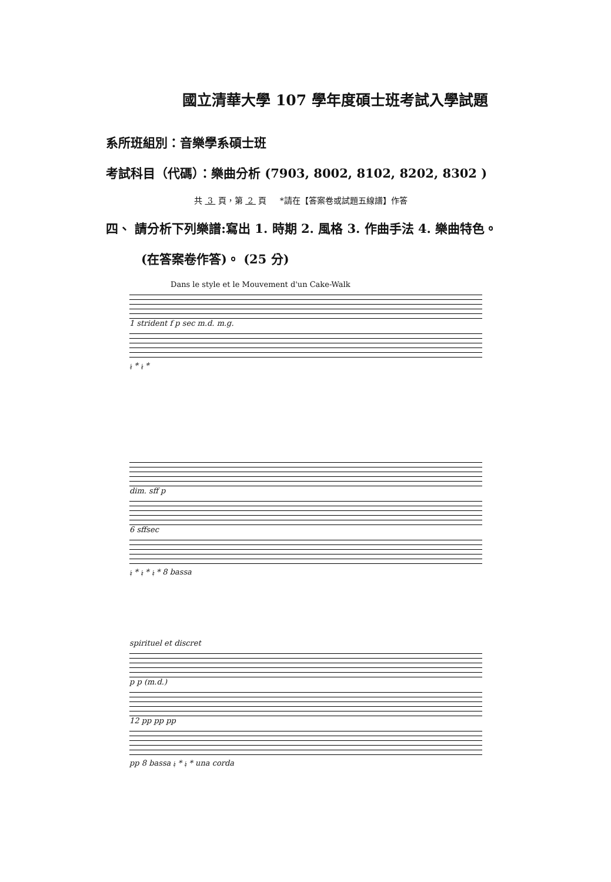國立清華大學 107 學年度碩士班考試入學試題
系所班組別：音樂學系碩士班
考試科目（代碼）：樂曲分析 (7903, 8002, 8102, 8202, 8302 )
共 3 頁，第 2 頁 *請在【答案卷或試題五線譜】作答
四、 請分析下列樂譜:寫出 1. 時期 2. 風格 3. 作曲手法 4. 樂曲特色。
(在答案卷作答)。 (25 分)
Dans le style et le Mouvement d'un Cake-Walk
1 strident f p sec m.d. m.g.
𝄮 * 𝄮 *
dim. sff p
6 sffsec
𝄮 * 𝄮 * 𝄮 * 8 bassa
spirituel et discret
p p (m.d.)
12 pp pp pp
pp 8 bassa 𝄮 * 𝄮 * una corda